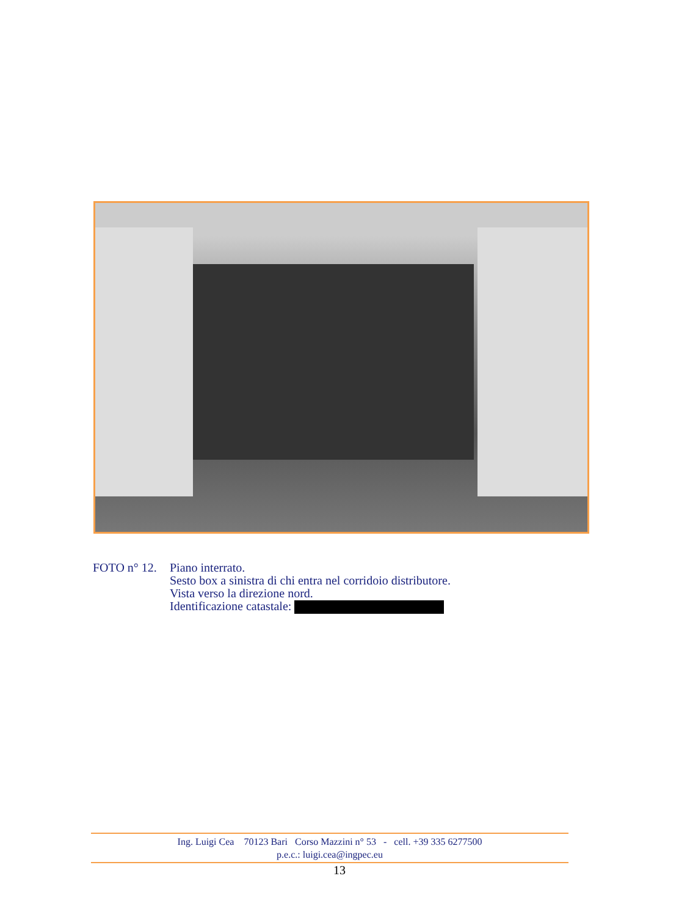FOTO n° 12.
Piano interrato.
Sesto box a sinistra di chi entra nel corridoio distributore.
Vista verso la direzione nord.
Identificazione catastale:
Ing. Luigi Cea 70123 Bari Corso Mazzini n° 53 - cell. +39 335 6277500
p.e.c.: luigi.cea@ingpec.eu
13